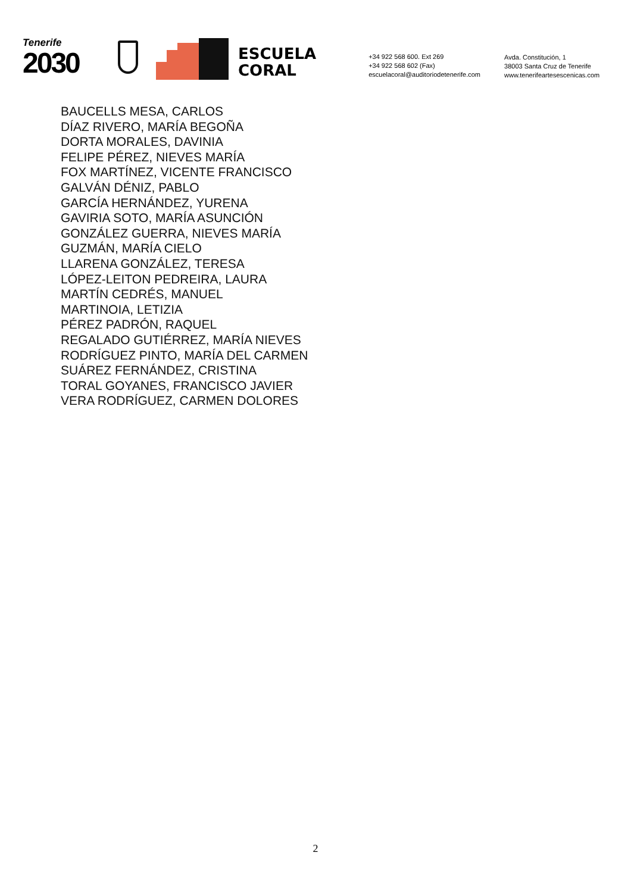Tenerife
2030
ESCUELA
CORAL
+34 922 568 600. Ext 269
+34 922 568 602 (Fax)
escuelacoral@auditoriodetenerife.com
Avda. Constitución, 1
38003 Santa Cruz de Tenerife
www.tenerifeartesescenicas.com
BAUCELLS MESA, CARLOS
DÍAZ RIVERO, MARÍA BEGOÑA
DORTA MORALES, DAVINIA
FELIPE PÉREZ, NIEVES MARÍA
FOX MARTÍNEZ, VICENTE FRANCISCO
GALVÁN DÉNIZ, PABLO
GARCÍA HERNÁNDEZ, YURENA
GAVIRIA SOTO, MARÍA ASUNCIÓN
GONZÁLEZ GUERRA, NIEVES MARÍA
GUZMÁN, MARÍA CIELO
LLARENA GONZÁLEZ, TERESA
LÓPEZ-LEITON PEDREIRA, LAURA
MARTÍN CEDRÉS, MANUEL
MARTINOIA, LETIZIA
PÉREZ PADRÓN, RAQUEL
REGALADO GUTIÉRREZ, MARÍA NIEVES
RODRÍGUEZ PINTO, MARÍA DEL CARMEN
SUÁREZ FERNÁNDEZ, CRISTINA
TORAL GOYANES, FRANCISCO JAVIER
VERA RODRÍGUEZ, CARMEN DOLORES
2